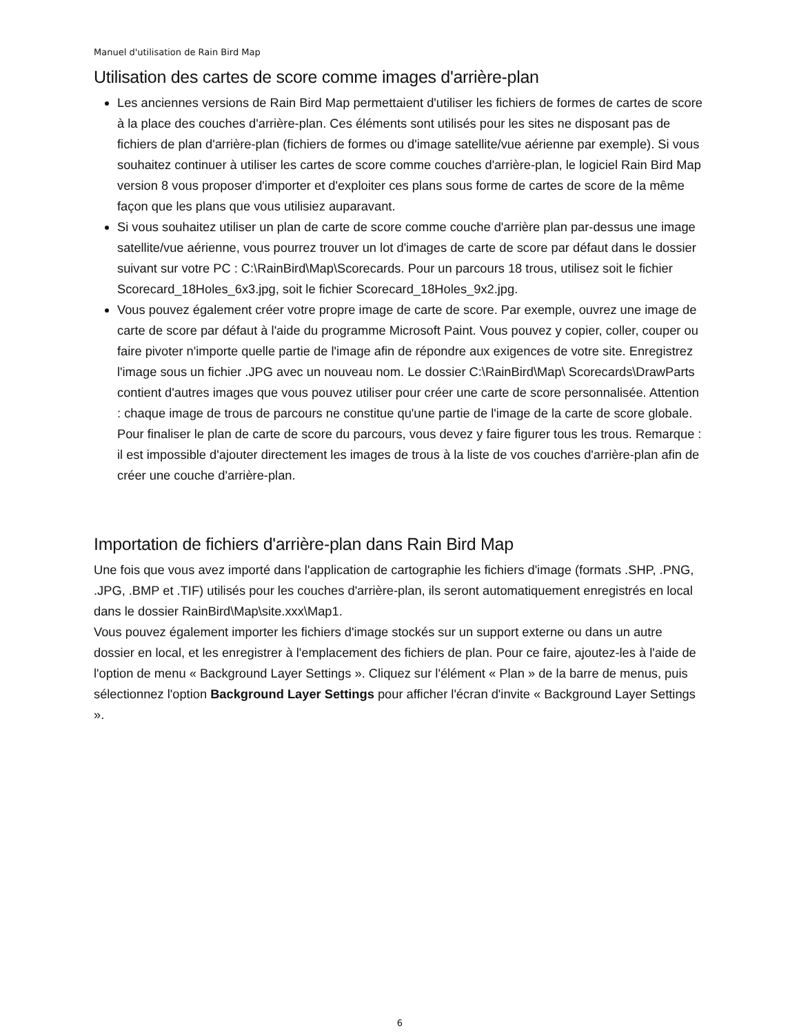Manuel d'utilisation de Rain Bird Map
Utilisation des cartes de score comme images d'arrière-plan
Les anciennes versions de Rain Bird Map permettaient d'utiliser les fichiers de formes de cartes de score à la place des couches d'arrière-plan. Ces éléments sont utilisés pour les sites ne disposant pas de fichiers de plan d'arrière-plan (fichiers de formes ou d'image satellite/vue aérienne par exemple). Si vous souhaitez continuer à utiliser les cartes de score comme couches d'arrière-plan, le logiciel Rain Bird Map version 8 vous proposer d'importer et d'exploiter ces plans sous forme de cartes de score de la même façon que les plans que vous utilisiez auparavant.
Si vous souhaitez utiliser un plan de carte de score comme couche d'arrière plan par-dessus une image satellite/vue aérienne, vous pourrez trouver un lot d'images de carte de score par défaut dans le dossier suivant sur votre PC : C:\RainBird\Map\Scorecards. Pour un parcours 18 trous, utilisez soit le fichier Scorecard_18Holes_6x3.jpg, soit le fichier Scorecard_18Holes_9x2.jpg.
Vous pouvez également créer votre propre image de carte de score. Par exemple, ouvrez une image de carte de score par défaut à l'aide du programme Microsoft Paint. Vous pouvez y copier, coller, couper ou faire pivoter n'importe quelle partie de l'image afin de répondre aux exigences de votre site. Enregistrez l'image sous un fichier .JPG avec un nouveau nom. Le dossier C:\RainBird\Map\ Scorecards\DrawParts contient d'autres images que vous pouvez utiliser pour créer une carte de score personnalisée. Attention : chaque image de trous de parcours ne constitue qu'une partie de l'image de la carte de score globale. Pour finaliser le plan de carte de score du parcours, vous devez y faire figurer tous les trous. Remarque : il est impossible d'ajouter directement les images de trous à la liste de vos couches d'arrière-plan afin de créer une couche d'arrière-plan.
Importation de fichiers d'arrière-plan dans Rain Bird Map
Une fois que vous avez importé dans l'application de cartographie les fichiers d'image (formats .SHP, .PNG, .JPG, .BMP et .TIF) utilisés pour les couches d'arrière-plan, ils seront automatiquement enregistrés en local dans le dossier RainBird\Map\site.xxx\Map1.
Vous pouvez également importer les fichiers d'image stockés sur un support externe ou dans un autre dossier en local, et les enregistrer à l'emplacement des fichiers de plan. Pour ce faire, ajoutez-les à l'aide de l'option de menu « Background Layer Settings ». Cliquez sur l'élément « Plan » de la barre de menus, puis sélectionnez l'option Background Layer Settings pour afficher l'écran d'invite « Background Layer Settings ».
6